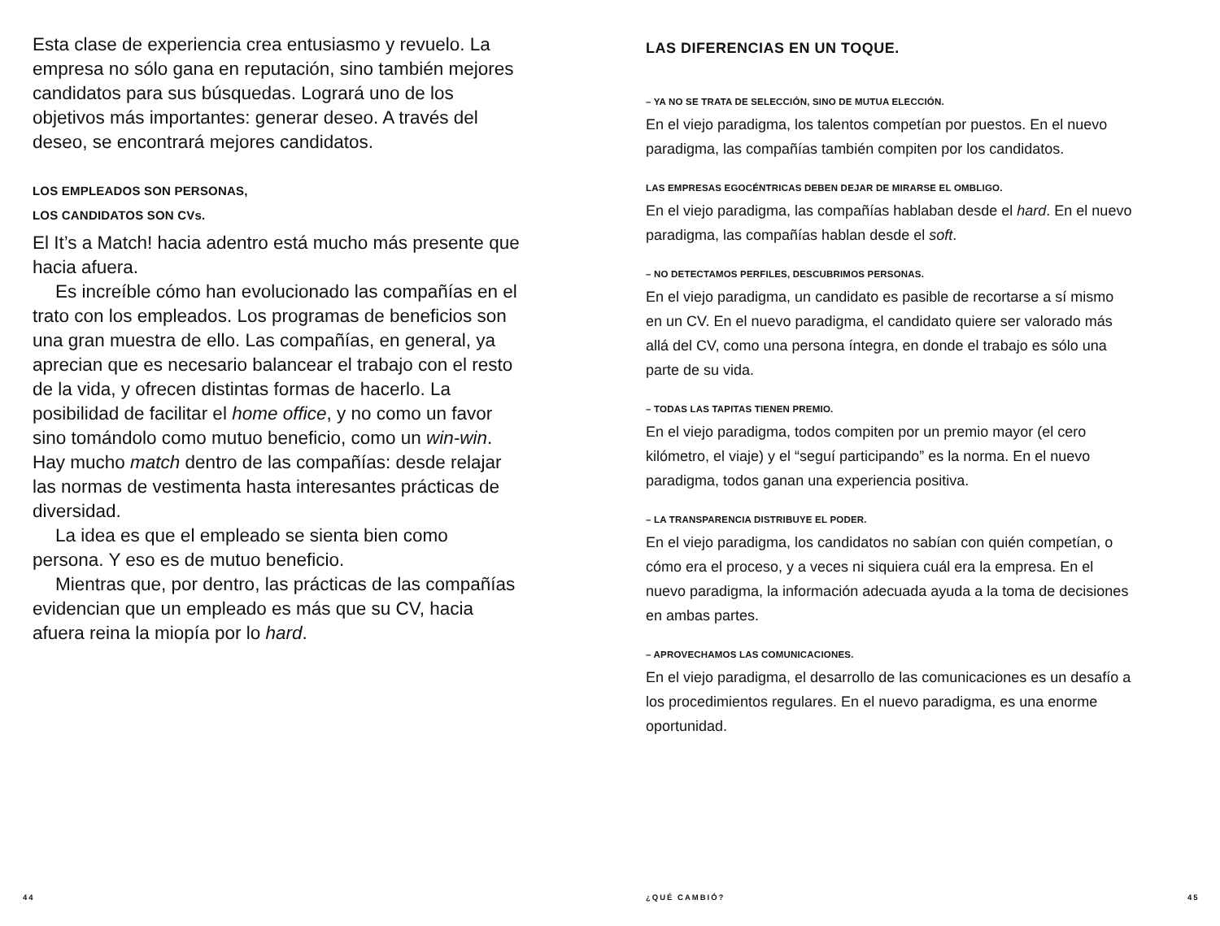Esta clase de experiencia crea entusiasmo y revuelo. La empresa no sólo gana en reputación, sino también mejores candidatos para sus búsquedas. Logrará uno de los objetivos más importantes: generar deseo. A través del deseo, se encontrará mejores candidatos.
LOS EMPLEADOS SON PERSONAS,
LOS CANDIDATOS SON CVs.
El It’s a Match! hacia adentro está mucho más presente que hacia afuera.
Es increíble cómo han evolucionado las compañías en el trato con los empleados. Los programas de beneficios son una gran muestra de ello. Las compañías, en general, ya aprecian que es necesario balancear el trabajo con el resto de la vida, y ofrecen distintas formas de hacerlo. La posibilidad de facilitar el home office, y no como un favor sino tomándolo como mutuo beneficio, como un win-win. Hay mucho match dentro de las compañías: desde relajar las normas de vestimenta hasta interesantes prácticas de diversidad.
La idea es que el empleado se sienta bien como persona. Y eso es de mutuo beneficio.
Mientras que, por dentro, las prácticas de las compañías evidencian que un empleado es más que su CV, hacia afuera reina la miopía por lo hard.
LAS DIFERENCIAS EN UN TOQUE.
– YA NO SE TRATA DE SELECCIÓN, SINO DE MUTUA ELECCIÓN.
En el viejo paradigma, los talentos competían por puestos. En el nuevo paradigma, las compañías también compiten por los candidatos.
LAS EMPRESAS EGOCÉNTRICAS DEBEN DEJAR DE MIRARSE EL OMBLIGO.
En el viejo paradigma, las compañías hablaban desde el hard. En el nuevo paradigma, las compañías hablan desde el soft.
– NO DETECTAMOS PERFILES, DESCUBRIMOS PERSONAS.
En el viejo paradigma, un candidato es pasible de recortarse a sí mismo en un CV. En el nuevo paradigma, el candidato quiere ser valorado más allá del CV, como una persona íntegra, en donde el trabajo es sólo una parte de su vida.
– TODAS LAS TAPITAS TIENEN PREMIO.
En el viejo paradigma, todos compiten por un premio mayor (el cero kilómetro, el viaje) y el “seguí participando” es la norma. En el nuevo paradigma, todos ganan una experiencia positiva.
– LA TRANSPARENCIA DISTRIBUYE EL PODER.
En el viejo paradigma, los candidatos no sabían con quién competían, o cómo era el proceso, y a veces ni siquiera cuál era la empresa. En el nuevo paradigma, la información adecuada ayuda a la toma de decisiones en ambas partes.
– APROVECHAMOS LAS COMUNICACIONES.
En el viejo paradigma, el desarrollo de las comunicaciones es un desafío a los procedimientos regulares. En el nuevo paradigma, es una enorme oportunidad.
44 ¿QUÉ CAMBIÓ? 45